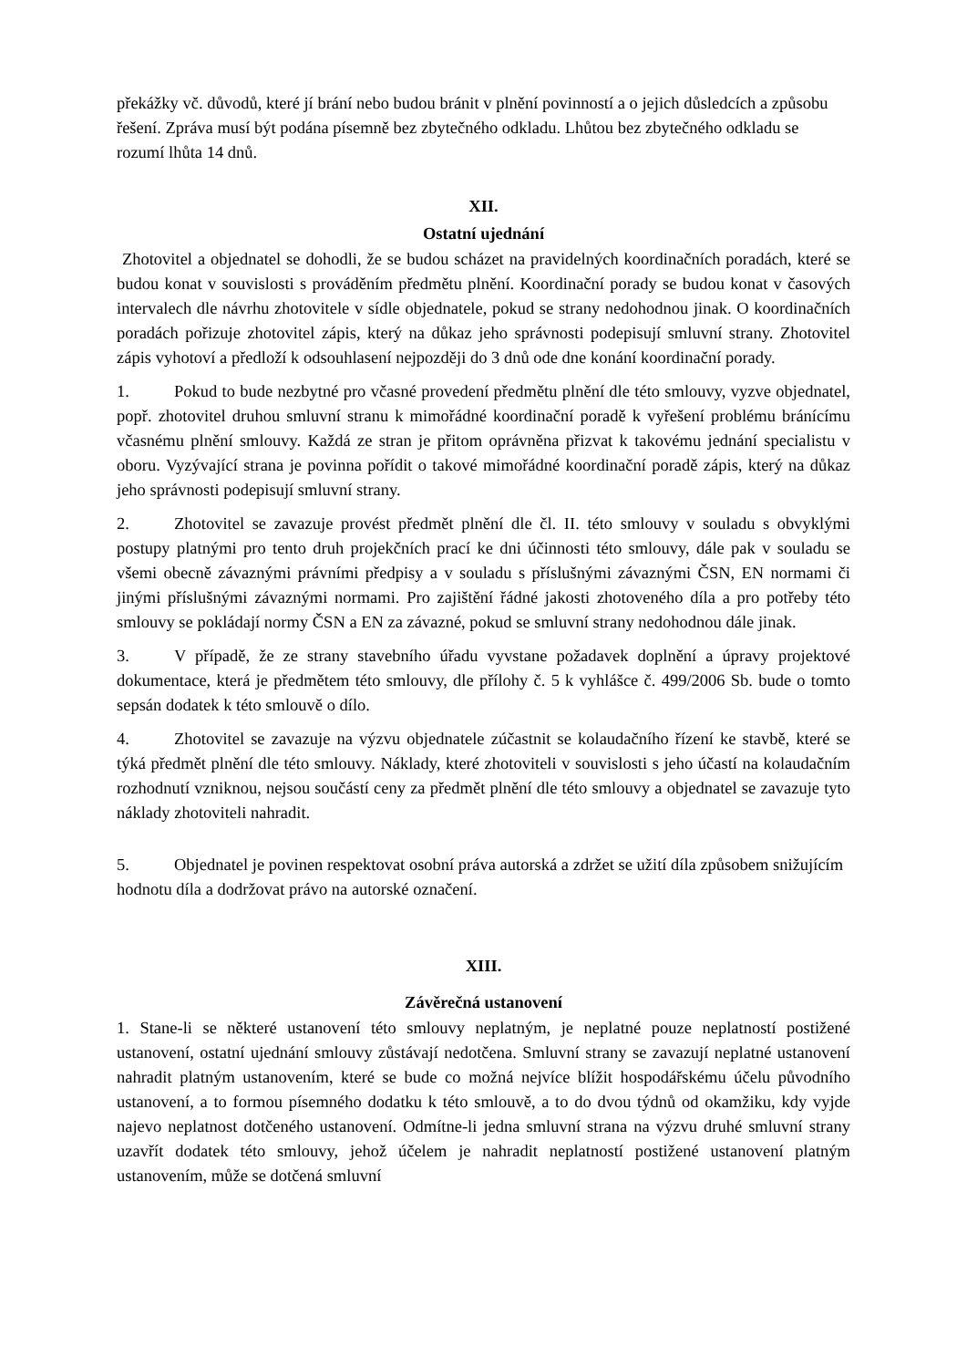překážky vč. důvodů, které jí brání nebo budou bránit v plnění povinností a o jejich důsledcích a způsobu řešení. Zpráva musí být podána písemně bez zbytečného odkladu. Lhůtou bez zbytečného odkladu se rozumí lhůta 14 dnů.
XII.
Ostatní ujednání
Zhotovitel a objednatel se dohodli, že se budou scházet na pravidelných koordinačních poradách, které se budou konat v souvislosti s prováděním předmětu plnění. Koordinační porady se budou konat v časových intervalech dle návrhu zhotovitele v sídle objednatele, pokud se strany nedohodnou jinak. O koordinačních poradách pořizuje zhotovitel zápis, který na důkaz jeho správnosti podepisují smluvní strany. Zhotovitel zápis vyhotoví a předloží k odsouhlasení nejpozději do 3 dnů ode dne konání koordinační porady.
1. Pokud to bude nezbytné pro včasné provedení předmětu plnění dle této smlouvy, vyzve objednatel, popř. zhotovitel druhou smluvní stranu k mimořádné koordinační poradě k vyřešení problému bránícímu včasnému plnění smlouvy. Každá ze stran je přitom oprávněna přizvat k takovému jednání specialistu v oboru. Vyzývající strana je povinna pořídit o takové mimořádné koordinační poradě zápis, který na důkaz jeho správnosti podepisují smluvní strany.
2. Zhotovitel se zavazuje provést předmět plnění dle čl. II. této smlouvy v souladu s obvyklými postupy platnými pro tento druh projekčních prací ke dni účinnosti této smlouvy, dále pak v souladu se všemi obecně závaznými právními předpisy a v souladu s příslušnými závaznými ČSN, EN normami či jinými příslušnými závaznými normami. Pro zajištění řádné jakosti zhotoveného díla a pro potřeby této smlouvy se pokládají normy ČSN a EN za závazné, pokud se smluvní strany nedohodnou dále jinak.
3. V případě, že ze strany stavebního úřadu vyvstane požadavek doplnění a úpravy projektové dokumentace, která je předmětem této smlouvy, dle přílohy č. 5 k vyhlášce č. 499/2006 Sb. bude o tomto sepsán dodatek k této smlouvě o dílo.
4. Zhotovitel se zavazuje na výzvu objednatele zúčastnit se kolaudačního řízení ke stavbě, které se týká předmět plnění dle této smlouvy. Náklady, které zhotoviteli v souvislosti s jeho účastí na kolaudačním rozhodnutí vzniknou, nejsou součástí ceny za předmět plnění dle této smlouvy a objednatel se zavazuje tyto náklady zhotoviteli nahradit.
5. Objednatel je povinen respektovat osobní práva autorská a zdržet se užití díla způsobem snižujícím hodnotu díla a dodržovat právo na autorské označení.
XIII.
Závěrečná ustanovení
1. Stane-li se některé ustanovení této smlouvy neplatným, je neplatné pouze neplatností postižené ustanovení, ostatní ujednání smlouvy zůstávají nedotčena. Smluvní strany se zavazují neplatné ustanovení nahradit platným ustanovením, které se bude co možná nejvíce blížit hospodářskému účelu původního ustanovení, a to formou písemného dodatku k této smlouvě, a to do dvou týdnů od okamžiku, kdy vyjde najevo neplatnost dotčeného ustanovení. Odmítne-li jedna smluvní strana na výzvu druhé smluvní strany uzavřít dodatek této smlouvy, jehož účelem je nahradit neplatností postižené ustanovení platným ustanovením, může se dotčená smluvní